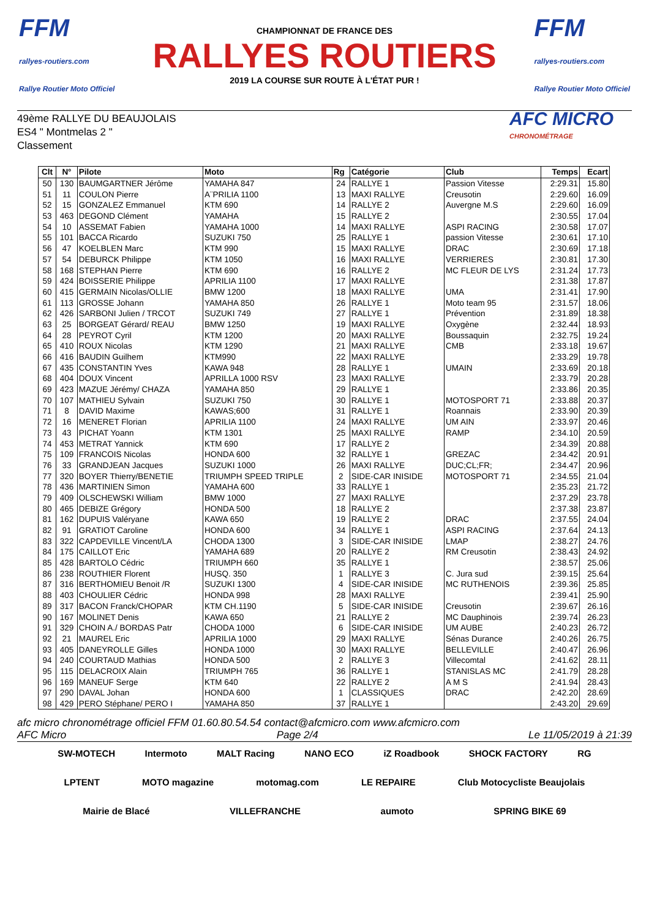FFM
rallyes-routiers.com
Rallye Routier Moto Officiel
CHAMPIONNAT DE FRANCE DES
RALLYES ROUTIERS
2019 LA COURSE SUR ROUTE À L'ÉTAT PUR !
FFM
rallyes-routiers.com
Rallye Routier Moto Officiel
49ème RALLYE DU BEAUJOLAIS
ES4 " Montmelas 2 "
Classement
AFC MICRO
CHRONOMÉTRAGE
| Clt | N° | Pilote | Moto | Rg | Catégorie | Club | Temps | Ecart |
| --- | --- | --- | --- | --- | --- | --- | --- | --- |
| 50 | 130 | BAUMGARTNER Jérôme | YAMAHA 847 | 24 | RALLYE 1 | Passion Vitesse | 2:29.31 | 15.80 |
| 51 | 11 | COULON Pierre | A¨PRILIA 1100 | 13 | MAXI RALLYE | Creusotin | 2:29.60 | 16.09 |
| 52 | 15 | GONZALEZ Emmanuel | KTM 690 | 14 | RALLYE 2 | Auvergne M.S | 2:29.60 | 16.09 |
| 53 | 463 | DEGOND Clément | YAMAHA | 15 | RALLYE 2 | | 2:30.55 | 17.04 |
| 54 | 10 | ASSEMAT Fabien | YAMAHA 1000 | 14 | MAXI RALLYE | ASPI RACING | 2:30.58 | 17.07 |
| 55 | 101 | BACCA Ricardo | SUZUKI 750 | 25 | RALLYE 1 | passion Vitesse | 2:30.61 | 17.10 |
| 56 | 47 | KOELBLEN Marc | KTM 990 | 15 | MAXI RALLYE | DRAC | 2:30.69 | 17.18 |
| 57 | 54 | DEBURCK Philippe | KTM 1050 | 16 | MAXI RALLYE | VERRIERES | 2:30.81 | 17.30 |
| 58 | 168 | STEPHAN Pierre | KTM 690 | 16 | RALLYE 2 | MC FLEUR DE LYS | 2:31.24 | 17.73 |
| 59 | 424 | BOISSERIE Philippe | APRILIA 1100 | 17 | MAXI RALLYE | | 2:31.38 | 17.87 |
| 60 | 415 | GERMAIN Nicolas/OLLIE | BMW 1200 | 18 | MAXI RALLYE | UMA | 2:31.41 | 17.90 |
| 61 | 113 | GROSSE Johann | YAMAHA 850 | 26 | RALLYE 1 | Moto team 95 | 2:31.57 | 18.06 |
| 62 | 426 | SARBONI Julien / TRCOT | SUZUKI 749 | 27 | RALLYE 1 | Prévention | 2:31.89 | 18.38 |
| 63 | 25 | BORGEAT Gérard/ REAU | BMW 1250 | 19 | MAXI RALLYE | Oxygène | 2:32.44 | 18.93 |
| 64 | 28 | PEYROT Cyril | KTM 1200 | 20 | MAXI RALLYE | Boussaquin | 2:32.75 | 19.24 |
| 65 | 410 | ROUX Nicolas | KTM 1290 | 21 | MAXI RALLYE | CMB | 2:33.18 | 19.67 |
| 66 | 416 | BAUDIN Guilhem | KTM990 | 22 | MAXI RALLYE | | 2:33.29 | 19.78 |
| 67 | 435 | CONSTANTIN Yves | KAWA 948 | 28 | RALLYE 1 | UMAIN | 2:33.69 | 20.18 |
| 68 | 404 | DOUX Vincent | APRILLA 1000 RSV | 23 | MAXI RALLYE | | 2:33.79 | 20.28 |
| 69 | 423 | MAZUE Jérémy/ CHAZA | YAMAHA 850 | 29 | RALLYE 1 | | 2:33.86 | 20.35 |
| 70 | 107 | MATHIEU Sylvain | SUZUKI 750 | 30 | RALLYE 1 | MOTOSPORT 71 | 2:33.88 | 20.37 |
| 71 | 8 | DAVID Maxime | KAWAS;600 | 31 | RALLYE 1 | Roannais | 2:33.90 | 20.39 |
| 72 | 16 | MENERET Florian | APRILIA 1100 | 24 | MAXI RALLYE | UM AIN | 2:33.97 | 20.46 |
| 73 | 43 | PICHAT Yoann | KTM 1301 | 25 | MAXI RALLYE | RAMP | 2:34.10 | 20.59 |
| 74 | 453 | METRAT Yannick | KTM 690 | 17 | RALLYE 2 | | 2:34.39 | 20.88 |
| 75 | 109 | FRANCOIS Nicolas | HONDA 600 | 32 | RALLYE 1 | GREZAC | 2:34.42 | 20.91 |
| 76 | 33 | GRANDJEAN Jacques | SUZUKI 1000 | 26 | MAXI RALLYE | DUC;CL;FR; | 2:34.47 | 20.96 |
| 77 | 320 | BOYER Thierry/BENETIE | TRIUMPH SPEED TRIPLE | 2 | SIDE-CAR INISIDE | MOTOSPORT 71 | 2:34.55 | 21.04 |
| 78 | 436 | MARTINIEN Simon | YAMAHA 600 | 33 | RALLYE 1 | | 2:35.23 | 21.72 |
| 79 | 409 | OLSCHEWSKI William | BMW 1000 | 27 | MAXI RALLYE | | 2:37.29 | 23.78 |
| 80 | 465 | DEBIZE Grégory | HONDA 500 | 18 | RALLYE 2 | | 2:37.38 | 23.87 |
| 81 | 162 | DUPUIS Valéryane | KAWA 650 | 19 | RALLYE 2 | DRAC | 2:37.55 | 24.04 |
| 82 | 91 | GRATIOT Caroline | HONDA 600 | 34 | RALLYE 1 | ASPI RACING | 2:37.64 | 24.13 |
| 83 | 322 | CAPDEVILLE Vincent/LA | CHODA 1300 | 3 | SIDE-CAR INISIDE | LMAP | 2:38.27 | 24.76 |
| 84 | 175 | CAILLOT Eric | YAMAHA 689 | 20 | RALLYE 2 | RM Creusotin | 2:38.43 | 24.92 |
| 85 | 428 | BARTOLO Cédric | TRIUMPH 660 | 35 | RALLYE 1 | | 2:38.57 | 25.06 |
| 86 | 238 | ROUTHIER Florent | HUSQ. 350 | 1 | RALLYE 3 | C. Jura sud | 2:39.15 | 25.64 |
| 87 | 316 | BERTHOMIEU Benoit /R | SUZUKI 1300 | 4 | SIDE-CAR INISIDE | MC RUTHENOIS | 2:39.36 | 25.85 |
| 88 | 403 | CHOULIER Cédric | HONDA 998 | 28 | MAXI RALLYE | | 2:39.41 | 25.90 |
| 89 | 317 | BACON Franck/CHOPAR | KTM CH.1190 | 5 | SIDE-CAR INISIDE | Creusotin | 2:39.67 | 26.16 |
| 90 | 167 | MOLINET Denis | KAWA 650 | 21 | RALLYE 2 | MC Dauphinois | 2:39.74 | 26.23 |
| 91 | 329 | CHOIN A./ BORDAS Patr | CHODA 1000 | 6 | SIDE-CAR INISIDE | UM AUBE | 2:40.23 | 26.72 |
| 92 | 21 | MAUREL Eric | APRILIA 1000 | 29 | MAXI RALLYE | Sénas Durance | 2:40.26 | 26.75 |
| 93 | 405 | DANEYROLLE Gilles | HONDA 1000 | 30 | MAXI RALLYE | BELLEVILLE | 2:40.47 | 26.96 |
| 94 | 240 | COURTAUD Mathias | HONDA 500 | 2 | RALLYE 3 | Villecomtal | 2:41.62 | 28.11 |
| 95 | 115 | DELACROIX Alain | TRIUMPH 765 | 36 | RALLYE 1 | STANISLAS MC | 2:41.79 | 28.28 |
| 96 | 169 | MANEUF Serge | KTM 640 | 22 | RALLYE 2 | A M S | 2:41.94 | 28.43 |
| 97 | 290 | DAVAL Johan | HONDA 600 | 1 | CLASSIQUES | DRAC | 2:42.20 | 28.69 |
| 98 | 429 | PERO Stéphane/ PERO I | YAMAHA 850 | 37 | RALLYE 1 | | 2:43.20 | 29.69 |
afc micro chronométrage officiel FFM 01.60.80.54.54 contact@afcmicro.com www.afcmicro.com
AFC Micro Page 2/4 Le 11/05/2019 à 21:39
SW-MOTECH Intermoto MALT Racing NANO ECO iZ Roadbook SHOCK FACTORY RG LPTENT MOTO magazine motomag.com LE REPAIRE Club Motocycliste Beaujolais Mairie de Blacé VILLEFRANCHE aumoto SPRING BIKE 69